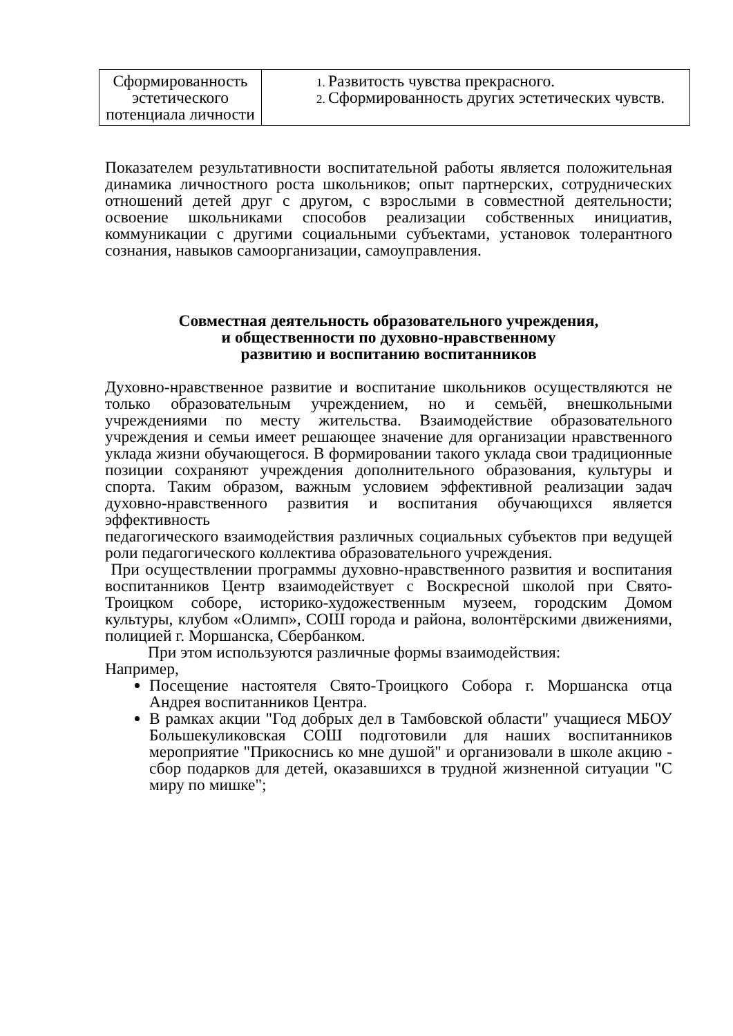| Сформированность эстетического потенциала личности | Развитость чувства прекрасного. Сформированность других эстетических чувств. |
Показателем результативности воспитательной работы является положительная динамика личностного роста школьников; опыт партнерских, сотруднических отношений детей друг с другом, с взрослыми в совместной деятельности; освоение школьниками способов реализации собственных инициатив, коммуникации с другими социальными субъектами, установок толерантного сознания, навыков самоорганизации, самоуправления.
Совместная деятельность образовательного учреждения,
и общественности по духовно-нравственному
развитию и воспитанию воспитанников
Духовно-нравственное развитие и воспитание школьников осуществляются не только образовательным учреждением, но и семьёй, внешкольными учреждениями по месту жительства. Взаимодействие образовательного учреждения и семьи имеет решающее значение для организации нравственного уклада жизни обучающегося. В формировании такого уклада свои традиционные позиции сохраняют учреждения дополнительного образования, культуры и спорта. Таким образом, важным условием эффективной реализации задач духовно-нравственного развития и воспитания обучающихся является эффективность
педагогического взаимодействия различных социальных субъектов при ведущей роли педагогического коллектива образовательного учреждения.
При осуществлении программы духовно-нравственного развития и воспитания воспитанников Центр взаимодействует с Воскресной школой при Свято-Троицком соборе, историко-художественным музеем, городским Домом культуры, клубом «Олимп», СОШ города и района, волонтёрскими движениями, полицией г. Моршанска, Сбербанком.
При этом используются различные формы взаимодействия:
Например,
Посещение настоятеля Свято-Троицкого Собора г. Моршанска отца Андрея воспитанников Центра.
В рамках акции "Год добрых дел в Тамбовской области" учащиеся МБОУ Большекуликовская СОШ подготовили для наших воспитанников мероприятие "Прикоснись ко мне душой" и организовали в школе акцию - сбор подарков для детей, оказавшихся в трудной жизненной ситуации "С миру по мишке";